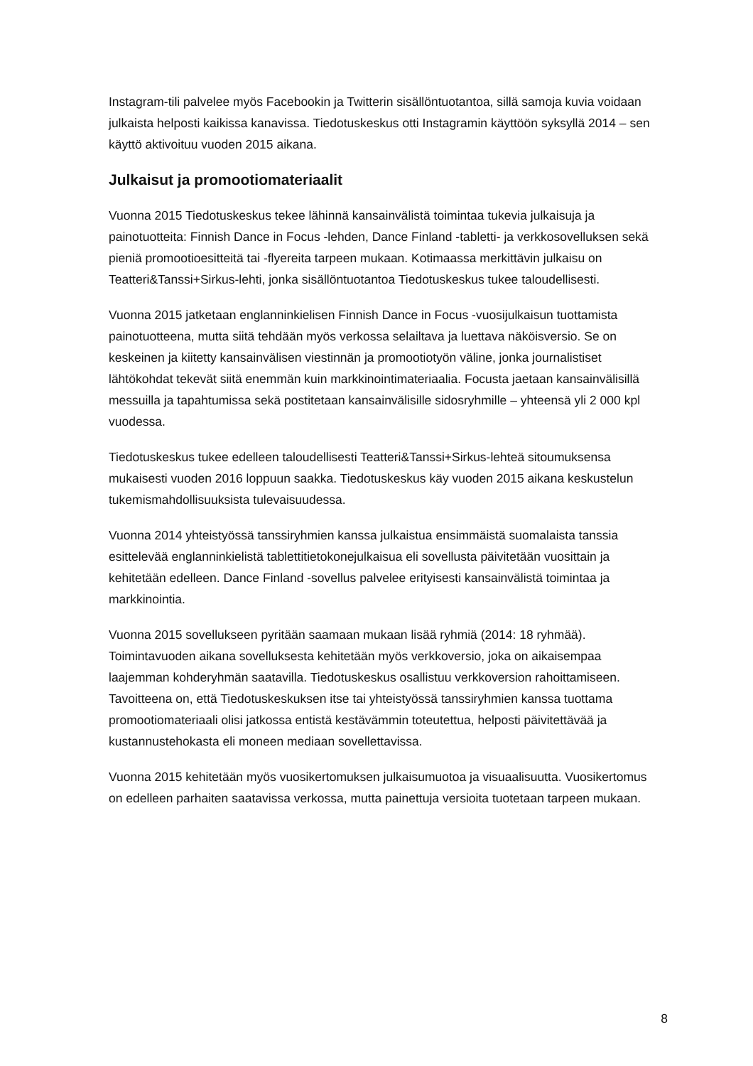Instagram-tili palvelee myös Facebookin ja Twitterin sisällöntuotantoa, sillä samoja kuvia voidaan julkaista helposti kaikissa kanavissa. Tiedotuskeskus otti Instagramin käyttöön syksyllä 2014 – sen käyttö aktivoituu vuoden 2015 aikana.
Julkaisut ja promootiomateriaalit
Vuonna 2015 Tiedotuskeskus tekee lähinnä kansainvälistä toimintaa tukevia julkaisuja ja painotuotteita: Finnish Dance in Focus -lehden, Dance Finland -tabletti- ja verkkosovelluksen sekä pieniä promootioesitteitä tai -flyereita tarpeen mukaan. Kotimaassa merkittävin julkaisu on Teatteri&Tanssi+Sirkus-lehti, jonka sisällöntuotantoa Tiedotuskeskus tukee taloudellisesti.
Vuonna 2015 jatketaan englanninkielisen Finnish Dance in Focus -vuosijulkaisun tuottamista painotuotteena, mutta siitä tehdään myös verkossa selailtava ja luettava näköisversio. Se on keskeinen ja kiitetty kansainvälisen viestinnän ja promootiotyön väline, jonka journalistiset lähtökohdat tekevät siitä enemmän kuin markkinointimateriaalia. Focusta jaetaan kansainvälisillä messuilla ja tapahtumissa sekä postitetaan kansainvälisille sidosryhmille – yhteensä yli 2 000 kpl vuodessa.
Tiedotuskeskus tukee edelleen taloudellisesti Teatteri&Tanssi+Sirkus-lehteä sitoumuksensa mukaisesti vuoden 2016 loppuun saakka. Tiedotuskeskus käy vuoden 2015 aikana keskustelun tukemismahdollisuuksista tulevaisuudessa.
Vuonna 2014 yhteistyössä tanssiryhmien kanssa julkaistua ensimmäistä suomalaista tanssia esittelevää englanninkielistä tablettitietokonejulkaisua eli sovellusta päivitetään vuosittain ja kehitetään edelleen. Dance Finland -sovellus palvelee erityisesti kansainvälistä toimintaa ja markkinointia.
Vuonna 2015 sovellukseen pyritään saamaan mukaan lisää ryhmiä (2014: 18 ryhmää). Toimintavuoden aikana sovelluksesta kehitetään myös verkkoversio, joka on aikaisempaa laajemman kohderyhmän saatavilla. Tiedotuskeskus osallistuu verkkoversion rahoittamiseen. Tavoitteena on, että Tiedotuskeskuksen itse tai yhteistyössä tanssiryhmien kanssa tuottama promootiomateriaali olisi jatkossa entistä kestävämmin toteutettua, helposti päivitettävää ja kustannustehokasta eli moneen mediaan sovellettavissa.
Vuonna 2015 kehitetään myös vuosikertomuksen julkaisumuotoa ja visuaalisuutta. Vuosikertomus on edelleen parhaiten saatavissa verkossa, mutta painettuja versioita tuotetaan tarpeen mukaan.
8